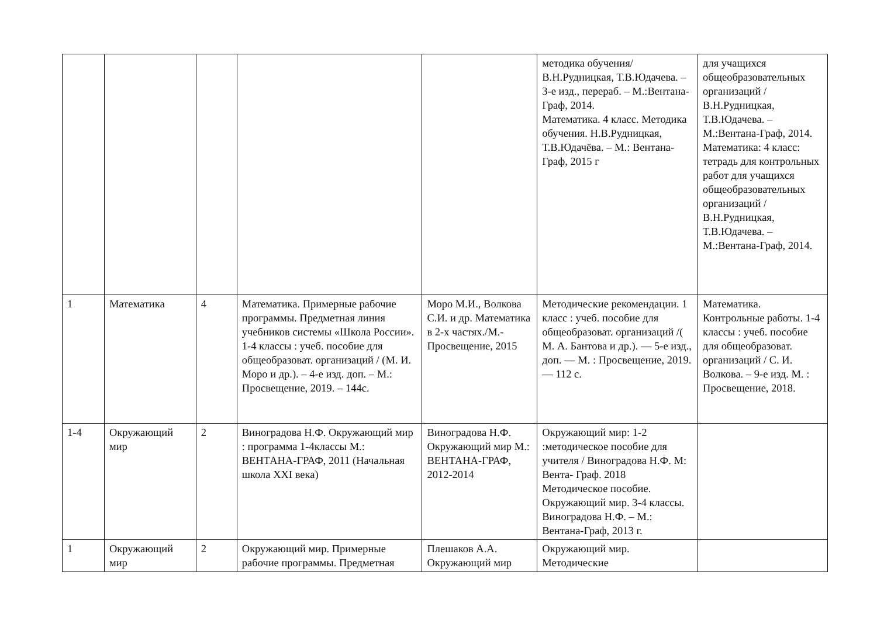| | | | | | методика обучения/В.Н.Рудницкая, Т.В.Юдачева. – 3-е изд., перераб. – М.:Вентана-Граф, 2014. Математика. 4 класс. Методика обучения. Н.В.Рудницкая, Т.В.Юдачёва. – М.: Вентана-Граф, 2015 г | для учащихся общеобразовательных организаций / В.Н.Рудницкая, Т.В.Юдачева. – М.:Вентана-Граф, 2014. Математика: 4 класс: тетрадь для контрольных работ для учащихся общеобразовательных организаций / В.Н.Рудницкая, Т.В.Юдачева. – М.:Вентана-Граф, 2014. |
| 1 | Математика | 4 | Математика. Примерные рабочие программы. Предметная линия учебников системы «Школа России». 1-4 классы : учеб. пособие для общеобразоват. организаций / (М. И. Моро и др.). – 4-е изд. доп. – М.: Просвещение, 2019. – 144с. | Моро М.И., Волкова С.И. и др. Математика в 2-х частях./М.-Просвещение, 2015 | Методические рекомендации. 1 класс : учеб. пособие для общеобразоват. организаций /( М. А. Бантова и др.). — 5-е изд., доп. — М. : Просвещение, 2019. — 112 с. | Математика. Контрольные работы. 1-4 классы : учеб. пособие для общеобразоват. организаций / С. И. Волкова. – 9-е изд. М. : Просвещение, 2018. |
| 1-4 | Окружающий мир | 2 | Виноградова Н.Ф. Окружающий мир : программа 1-4классы М.: ВЕНТАНА-ГРАФ, 2011 (Начальная школа XXI века) | Виноградова Н.Ф. Окружающий мир М.: ВЕНТАНА-ГРАФ, 2012-2014 | Окружающий мир: 1-2 :методическое пособие для учителя / Виноградова Н.Ф. М: Вента- Граф. 2018 Методическое пособие. Окружающий мир. 3-4 классы. Виноградова Н.Ф. – М.: Вентана-Граф, 2013 г. | |
| 1 | Окружающий мир | 2 | Окружающий мир. Примерные рабочие программы. Предметная | Плешаков А.А. Окружающий мир | Окружающий мир. Методические | |